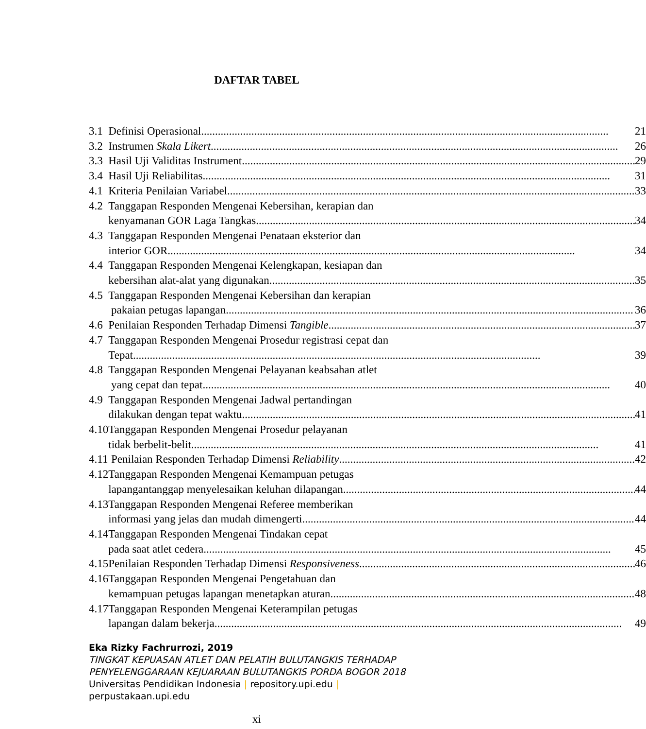DAFTAR TABEL
| 3.1 | Definisi Operasional | 21 |
| 3.2 | Instrumen Skala Likert | 26 |
| 3.3 | Hasil Uji Validitas Instrument | 29 |
| 3.4 | Hasil Uji Reliabilitas | 31 |
| 4.1 | Kriteria Penilaian Variabel | 33 |
| 4.2 | Tanggapan Responden Mengenai Kebersihan, kerapian dan kenyamanan GOR Laga Tangkas | 34 |
| 4.3 | Tanggapan Responden Mengenai Penataan eksterior dan interior GOR | 34 |
| 4.4 | Tanggapan Responden Mengenai Kelengkapan, kesiapan dan kebersihan alat-alat yang digunakan | 35 |
| 4.5 | Tanggapan Responden Mengenai Kebersihan dan kerapian pakaian petugas lapangan | 36 |
| 4.6 | Penilaian Responden Terhadap Dimensi Tangible | 37 |
| 4.7 | Tanggapan Responden Mengenai Prosedur registrasi cepat dan Tepat | 39 |
| 4.8 | Tanggapan Responden Mengenai Pelayanan keabsahan atlet yang cepat dan tepat | 40 |
| 4.9 | Tanggapan Responden Mengenai Jadwal pertandingan dilakukan dengan tepat waktu | 41 |
| 4.10 | Tanggapan Responden Mengenai Prosedur pelayanan tidak berbelit-belit | 41 |
| 4.11 | Penilaian Responden Terhadap Dimensi Reliability | 42 |
| 4.12 | Tanggapan Responden Mengenai Kemampuan petugas lapangantanggap menyelesaikan keluhan dilapangan | 44 |
| 4.13 | Tanggapan Responden Mengenai Referee memberikan informasi yang jelas dan mudah dimengerti | 44 |
| 4.14 | Tanggapan Responden Mengenai Tindakan cepat pada saat atlet cedera | 45 |
| 4.15 | Penilaian Responden Terhadap Dimensi Responsiveness | 46 |
| 4.16 | Tanggapan Responden Mengenai Pengetahuan dan kemampuan petugas lapangan menetapkan aturan | 48 |
| 4.17 | Tanggapan Responden Mengenai Keterampilan petugas lapangan dalam bekerja | 49 |
Eka Rizky Fachrurrozi, 2019
TINGKAT KEPUASAN ATLET DAN PELATIH BULUTANGKIS TERHADAP
PENYELENGGARAAN KEJUARAAN BULUTANGKIS PORDA BOGOR 2018
Universitas Pendidikan Indonesia | repository.upi.edu |
perpustakaan.upi.edu
xi